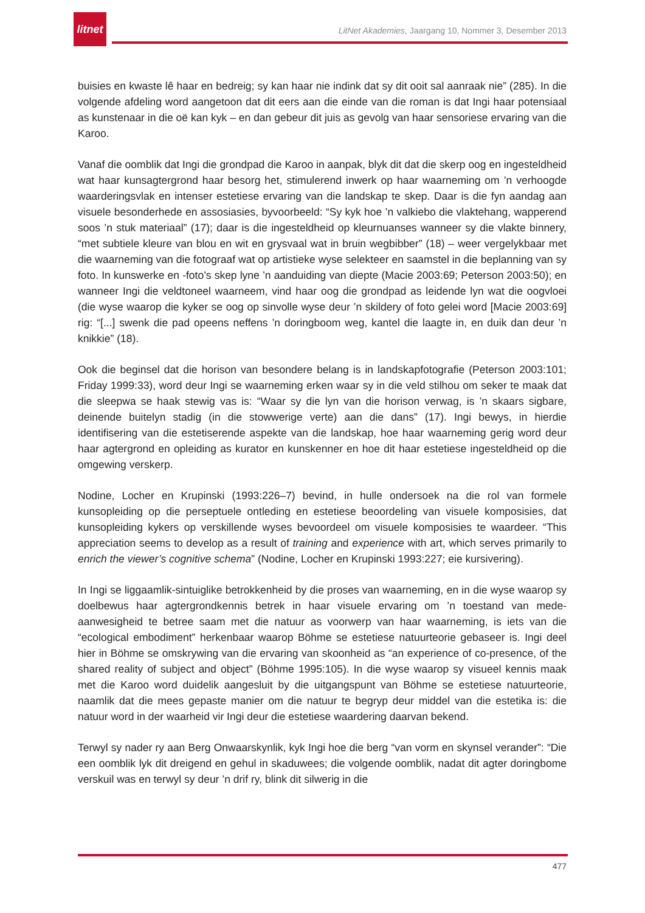litnet
LitNet Akademies, Jaargang 10, Nommer 3, Desember 2013
buisies en kwaste lê haar en bedreig; sy kan haar nie indink dat sy dit ooit sal aanraak nie” (285). In die volgende afdeling word aangetoon dat dit eers aan die einde van die roman is dat Ingi haar potensiaal as kunstenaar in die oë kan kyk – en dan gebeur dit juis as gevolg van haar sensoriese ervaring van die Karoo.
Vanaf die oomblik dat Ingi die grondpad die Karoo in aanpak, blyk dit dat die skerp oog en ingesteldheid wat haar kunsagtergrond haar besorg het, stimulerend inwerk op haar waarneming om ’n verhoogde waarderingsvlak en intenser estetiese ervaring van die landskap te skep. Daar is die fyn aandag aan visuele besonderhede en assosiasies, byvoorbeeld: “Sy kyk hoe ’n valkiebo die vlaktehang, wapperend soos ’n stuk materiaal” (17); daar is die ingesteldheid op kleurnuanses wanneer sy die vlakte binnery, “met subtiele kleure van blou en wit en grysvaal wat in bruin wegbibber” (18) – weer vergelykbaar met die waarneming van die fotograaf wat op artistieke wyse selekteer en saamstel in die beplanning van sy foto. In kunswerke en -foto’s skep lyne ’n aanduiding van diepte (Macie 2003:69; Peterson 2003:50); en wanneer Ingi die veldtoneel waarneem, vind haar oog die grondpad as leidende lyn wat die oogvloei (die wyse waarop die kyker se oog op sinvolle wyse deur ’n skildery of foto gelei word [Macie 2003:69] rig: “[...] swenk die pad opeens neffens ’n doringboom weg, kantel die laagte in, en duik dan deur ’n knikkie” (18).
Ook die beginsel dat die horison van besondere belang is in landskapfotografie (Peterson 2003:101; Friday 1999:33), word deur Ingi se waarneming erken waar sy in die veld stilhou om seker te maak dat die sleepwa se haak stewig vas is: “Waar sy die lyn van die horison verwag, is ’n skaars sigbare, deinende buitelyn stadig (in die stowwerige verte) aan die dans” (17). Ingi bewys, in hierdie identifisering van die estetiserende aspekte van die landskap, hoe haar waarneming gerig word deur haar agtergrond en opleiding as kurator en kunskenner en hoe dit haar estetiese ingesteldheid op die omgewing verskerp.
Nodine, Locher en Krupinski (1993:226–7) bevind, in hulle ondersoek na die rol van formele kunsopleiding op die perseptuele ontleding en estetiese beoordeling van visuele komposisies, dat kunsopleiding kykers op verskillende wyses bevoordeel om visuele komposisies te waardeer. “This appreciation seems to develop as a result of training and experience with art, which serves primarily to enrich the viewer’s cognitive schema” (Nodine, Locher en Krupinski 1993:227; eie kursivering).
In Ingi se liggaamlik-sintuiglike betrokkenheid by die proses van waarneming, en in die wyse waarop sy doelbewus haar agtergrondkennis betrek in haar visuele ervaring om ’n toestand van mede-aanwesigheid te betree saam met die natuur as voorwerp van haar waarneming, is iets van die “ecological embodiment” herkenbaar waarop Böhme se estetiese natuurteorie gebaseer is. Ingi deel hier in Böhme se omskrywing van die ervaring van skoonheid as “an experience of co-presence, of the shared reality of subject and object” (Böhme 1995:105). In die wyse waarop sy visueel kennis maak met die Karoo word duidelik aangesluit by die uitgangspunt van Böhme se estetiese natuurteorie, naamlik dat die mees gepaste manier om die natuur te begryp deur middel van die estetika is: die natuur word in der waarheid vir Ingi deur die estetiese waardering daarvan bekend.
Terwyl sy nader ry aan Berg Onwaarskynlik, kyk Ingi hoe die berg “van vorm en skynsel verander”: “Die een oomblik lyk dit dreigend en gehul in skaduwees; die volgende oomblik, nadat dit agter doringbome verskuil was en terwyl sy deur ’n drif ry, blink dit silwerig in die
477